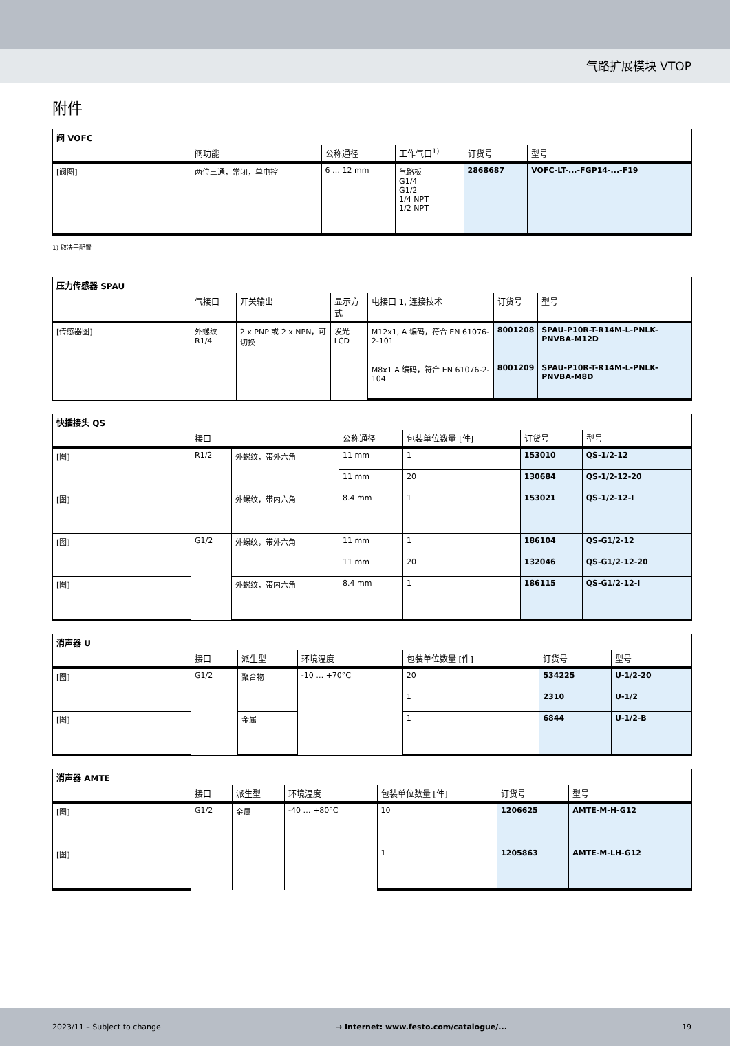气路扩展模块 VTOP
附件
| 阀 VOFC | | | | | |
| --- | --- | --- | --- | --- | --- |
| | 阀功能 | 公称通径 | 工作气口<sup>1)</sup> | 订货号 | 型号 |
| [阀图] | 两位三通，常闭，单电控 | 6 … 12 mm | 气路板 G1/4 G1/2 1/4 NPT 1/2 NPT | 2868687 | VOFC-LT-...-FGP14-...-F19 |
1) 取决于配置
| 压力传感器 SPAU | | | | | | |
| --- | --- | --- | --- | --- | --- | --- |
| | 气接口 | 开关输出 | 显示方式 | 电接口 1, 连接技术 | 订货号 | 型号 |
| [传感器图] | 外螺纹 R1/4 | 2 x PNP 或 2 x NPN，可切换 | 发光 LCD | M12x1, A 编码，符合 EN 61076-2-101 | 8001208 | SPAU-P10R-T-R14M-L-PNLK-PNVBA-M12D |
| | | | | M8x1 A 编码，符合 EN 61076-2-104 | 8001209 | SPAU-P10R-T-R14M-L-PNLK-PNVBA-M8D |
| 快插接头 QS | | | | | | |
| --- | --- | --- | --- | --- | --- | --- |
| | 接口 | | 公称通径 | 包装单位数量 [件] | 订货号 | 型号 |
| [图] | R1/2 | 外螺纹，带外六角 | 11 mm | 1 | 153010 | QS-1/2-12 |
| | | | 11 mm | 20 | 130684 | QS-1/2-12-20 |
| [图] | | 外螺纹，带内六角 | 8.4 mm | 1 | 153021 | QS-1/2-12-I |
| [图] | G1/2 | 外螺纹，带外六角 | 11 mm | 1 | 186104 | QS-G1/2-12 |
| | | | 11 mm | 20 | 132046 | QS-G1/2-12-20 |
| [图] | | 外螺纹，带内六角 | 8.4 mm | 1 | 186115 | QS-G1/2-12-I |
| 消声器 U | | | | | | |
| --- | --- | --- | --- | --- | --- | --- |
| | 接口 | 派生型 | 环境温度 | 包装单位数量 [件] | 订货号 | 型号 |
| [图] | G1/2 | 聚合物 | -10 … +70°C | 20 | 534225 | U-1/2-20 |
| | | | | 1 | 2310 | U-1/2 |
| [图] | | 金属 | | 1 | 6844 | U-1/2-B |
| 消声器 AMTE | | | | | | |
| --- | --- | --- | --- | --- | --- | --- |
| | 接口 | 派生型 | 环境温度 | 包装单位数量 [件] | 订货号 | 型号 |
| [图] | G1/2 | 金属 | -40 … +80°C | 10 | 1206625 | AMTE-M-H-G12 |
| [图] | | | | 1 | 1205863 | AMTE-M-LH-G12 |
2023/11 – Subject to change → Internet: www.festo.com/catalogue/... 19